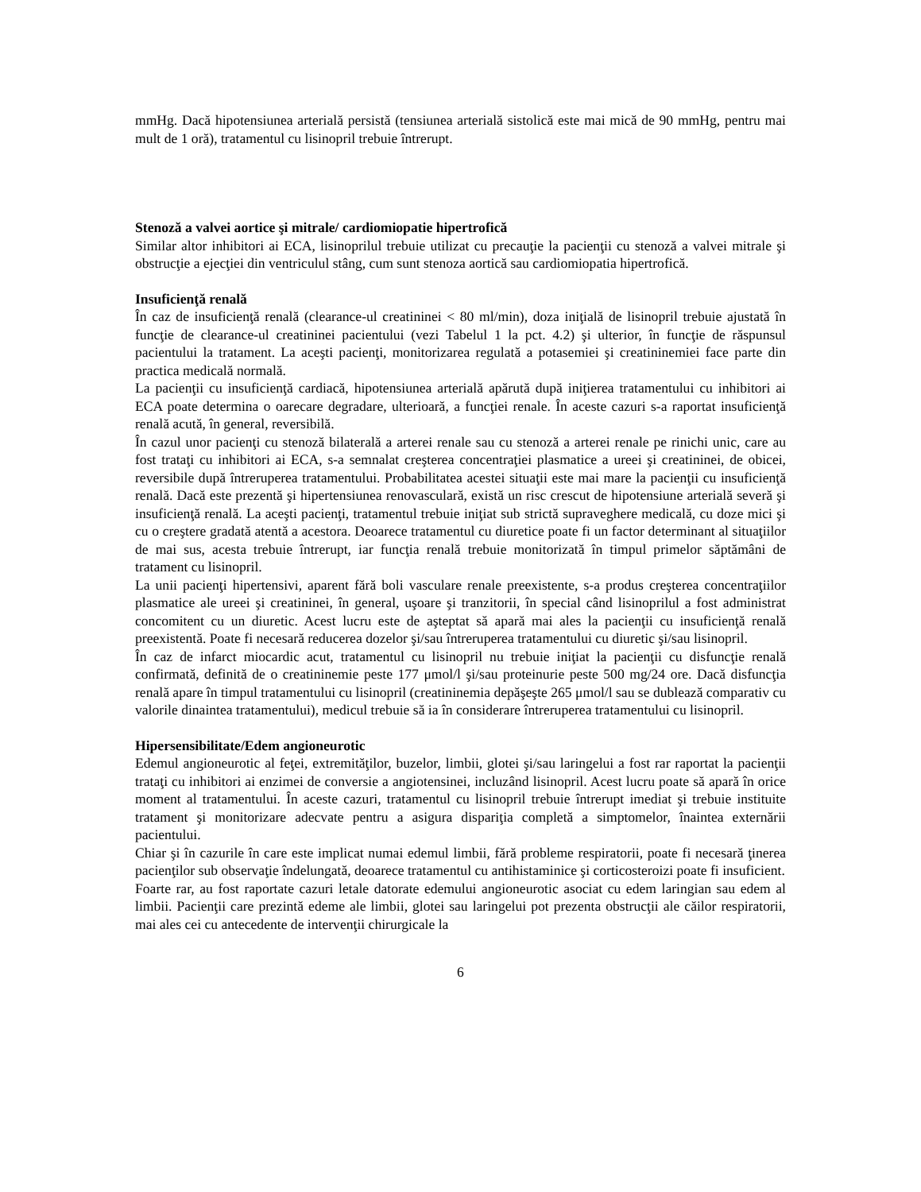mmHg. Dacă hipotensiunea arterială persistă (tensiunea arterială sistolică este mai mică de 90 mmHg, pentru mai mult de 1 oră), tratamentul cu lisinopril trebuie întrerupt.
Stenoză a valvei aortice şi mitrale/ cardiomiopatie hipertrofică
Similar altor inhibitori ai ECA, lisinoprilul trebuie utilizat cu precauţie la pacienţii cu stenoză a valvei mitrale şi obstrucţie a ejecţiei din ventriculul stâng, cum sunt stenoza aortică sau cardiomiopatia hipertrofică.
Insuficienţă renală
În caz de insuficienţă renală (clearance-ul creatininei < 80 ml/min), doza iniţială de lisinopril trebuie ajustată în funcţie de clearance-ul creatininei pacientului (vezi Tabelul 1 la pct. 4.2) şi ulterior, în funcţie de răspunsul pacientului la tratament. La aceşti pacienţi, monitorizarea regulată a potasemiei şi creatininemiei face parte din practica medicală normală.
La pacienţii cu insuficienţă cardiacă, hipotensiunea arterială apărută după iniţierea tratamentului cu inhibitori ai ECA poate determina o oarecare degradare, ulterioară, a funcţiei renale. În aceste cazuri s-a raportat insuficienţă renală acută, în general, reversibilă.
În cazul unor pacienţi cu stenoză bilaterală a arterei renale sau cu stenoză a arterei renale pe rinichi unic, care au fost trataţi cu inhibitori ai ECA, s-a semnalat creşterea concentraţiei plasmatice a ureei şi creatininei, de obicei, reversibile după întreruperea tratamentului. Probabilitatea acestei situaţii este mai mare la pacienţii cu insuficienţă renală. Dacă este prezentă şi hipertensiunea renovasculară, există un risc crescut de hipotensiune arterială severă şi insuficienţă renală. La aceşti pacienţi, tratamentul trebuie iniţiat sub strictă supraveghere medicală, cu doze mici şi cu o creştere gradată atentă a acestora. Deoarece tratamentul cu diuretice poate fi un factor determinant al situaţiilor de mai sus, acesta trebuie întrerupt, iar funcţia renală trebuie monitorizată în timpul primelor săptămâni de tratament cu lisinopril.
La unii pacienţi hipertensivi, aparent fără boli vasculare renale preexistente, s-a produs creşterea concentraţiilor plasmatice ale ureei şi creatininei, în general, uşoare şi tranzitorii, în special când lisinoprilul a fost administrat concomitent cu un diuretic. Acest lucru este de aşteptat să apară mai ales la pacienţii cu insuficienţă renală preexistentă. Poate fi necesară reducerea dozelor şi/sau întreruperea tratamentului cu diuretic şi/sau lisinopril.
În caz de infarct miocardic acut, tratamentul cu lisinopril nu trebuie iniţiat la pacienţii cu disfuncţie renală confirmată, definită de o creatininemie peste 177 μmol/l şi/sau proteinurie peste 500 mg/24 ore. Dacă disfuncţia renală apare în timpul tratamentului cu lisinopril (creatininemia depăşeşte 265 μmol/l sau se dublează comparativ cu valorile dinaintea tratamentului), medicul trebuie să ia în considerare întreruperea tratamentului cu lisinopril.
Hipersensibilitate/Edem angioneurotic
Edemul angioneurotic al feţei, extremităţilor, buzelor, limbii, glotei şi/sau laringelui a fost rar raportat la pacienţii trataţi cu inhibitori ai enzimei de conversie a angiotensinei, incluzând lisinopril. Acest lucru poate să apară în orice moment al tratamentului. În aceste cazuri, tratamentul cu lisinopril trebuie întrerupt imediat şi trebuie instituite tratament şi monitorizare adecvate pentru a asigura dispariţia completă a simptomelor, înaintea externării pacientului.
Chiar şi în cazurile în care este implicat numai edemul limbii, fără probleme respiratorii, poate fi necesară ţinerea pacienţilor sub observaţie îndelungată, deoarece tratamentul cu antihistaminice şi corticosteroizi poate fi insuficient.
Foarte rar, au fost raportate cazuri letale datorate edemului angioneurotic asociat cu edem laringian sau edem al limbii. Pacienţii care prezintă edeme ale limbii, glotei sau laringelui pot prezenta obstrucţii ale căilor respiratorii, mai ales cei cu antecedente de intervenţii chirurgicale la
6